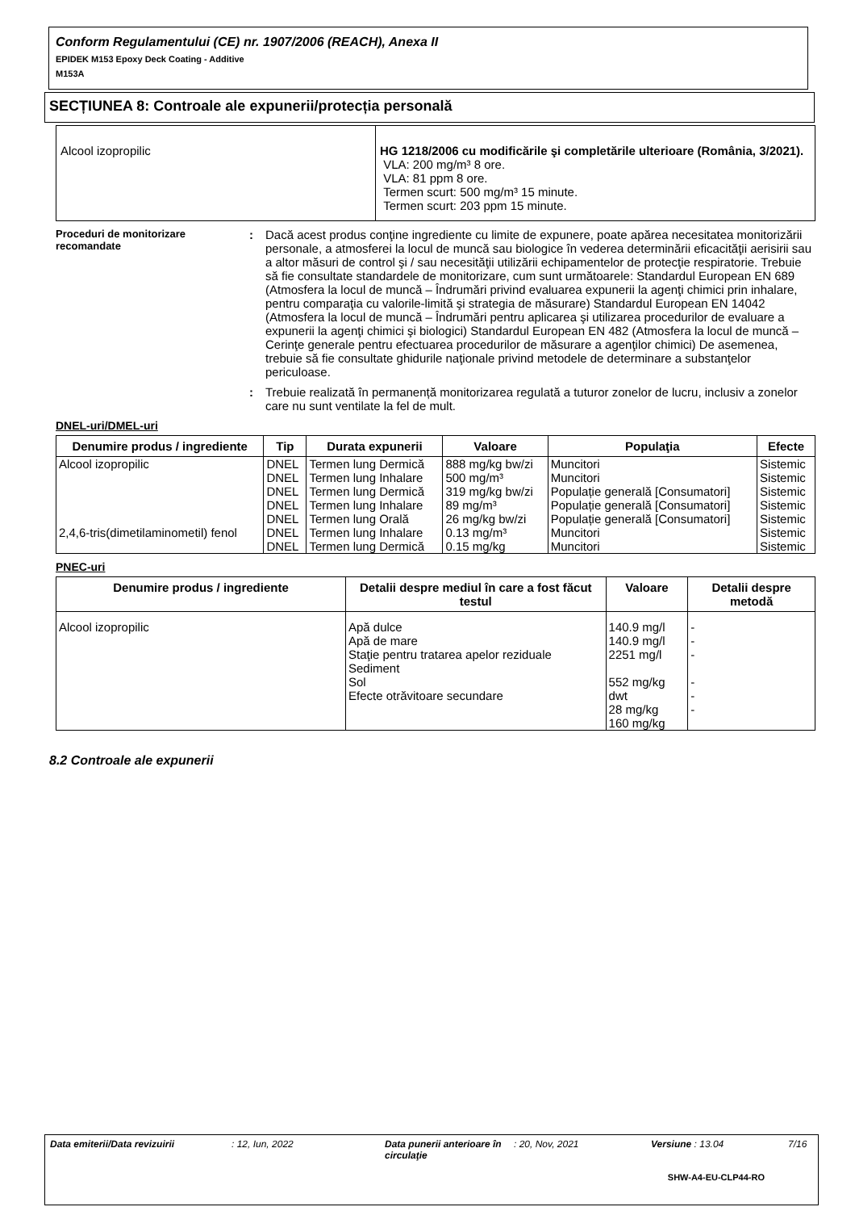Conform Regulamentului (CE) nr. 1907/2006 (REACH), Anexa II
EPIDEK M153 Epoxy Deck Coating - Additive
M153A
SECȚIUNEA 8: Controale ale expunerii/protecția personală
| Alcool izopropilic | HG 1218/2006 cu modificările şi completările ulterioare (România, 3/2021). VLA: 200 mg/m³ 8 ore. VLA: 81 ppm 8 ore. Termen scurt: 500 mg/m³ 15 minute. Termen scurt: 203 ppm 15 minute. |
Proceduri de monitorizare recomandate
: Dacă acest produs conţine ingrediente cu limite de expunere, poate apărea necesitatea monitorizării personale, a atmosferei la locul de muncă sau biologice în vederea determinării eficacităţii aerisirii sau a altor măsuri de control şi / sau necesităţii utilizării echipamentelor de protecţie respiratorie. Trebuie să fie consultate standardele de monitorizare, cum sunt următoarele: Standardul European EN 689 (Atmosfera la locul de muncă – Îndrumări privind evaluarea expunerii la agenţi chimici prin inhalare, pentru comparaţia cu valorile-limită şi strategia de măsurare) Standardul European EN 14042 (Atmosfera la locul de muncă – Îndrumări pentru aplicarea şi utilizarea procedurilor de evaluare a expunerii la agenţi chimici şi biologici) Standardul European EN 482 (Atmosfera la locul de muncă – Cerinţe generale pentru efectuarea procedurilor de măsurare a agenţilor chimici) De asemenea, trebuie să fie consultate ghidurile naţionale privind metodele de determinare a substanţelor periculoase.
: Trebuie realizată în permanență monitorizarea regulată a tuturor zonelor de lucru, inclusiv a zonelor care nu sunt ventilate la fel de mult.
DNEL-uri/DMEL-uri
| Denumire produs / ingrediente | Tip | Durata expunerii | Valoare | Populaţia | Efecte |
| --- | --- | --- | --- | --- | --- |
| Alcool izopropilic | DNEL | Termen lung Dermică | 888 mg/kg bw/zi | Muncitori | Sistemic |
| | DNEL | Termen lung Inhalare | 500 mg/m³ | Muncitori | Sistemic |
| | DNEL | Termen lung Dermică | 319 mg/kg bw/zi | Populație generală [Consumatori] | Sistemic |
| | DNEL | Termen lung Inhalare | 89 mg/m³ | Populație generală [Consumatori] | Sistemic |
| | DNEL | Termen lung Orală | 26 mg/kg bw/zi | Populație generală [Consumatori] | Sistemic |
| 2,4,6-tris(dimetilaminometil) fenol | DNEL | Termen lung Inhalare | 0.13 mg/m³ | Muncitori | Sistemic |
| | DNEL | Termen lung Dermică | 0.15 mg/kg | Muncitori | Sistemic |
PNEC-uri
| Denumire produs / ingrediente | Detalii despre mediul în care a fost făcut testul | Valoare | Detalii despre metodă |
| --- | --- | --- | --- |
| Alcool izopropilic | Apă dulce Apă de mare Staţie pentru tratarea apelor reziduale Sediment Sol Efecte otrăvitoare secundare | 140.9 mg/l 140.9 mg/l 2251 mg/l 552 mg/kg dwt 28 mg/kg 160 mg/kg | - - - - - - |
8.2 Controale ale expunerii
Data emiterii/Data revizuirii: 12, Iun, 2022 Data punerii anterioare în circulaţie: 20, Nov, 2021 Versiune : 13.04 7/16
SHW-A4-EU-CLP44-RO